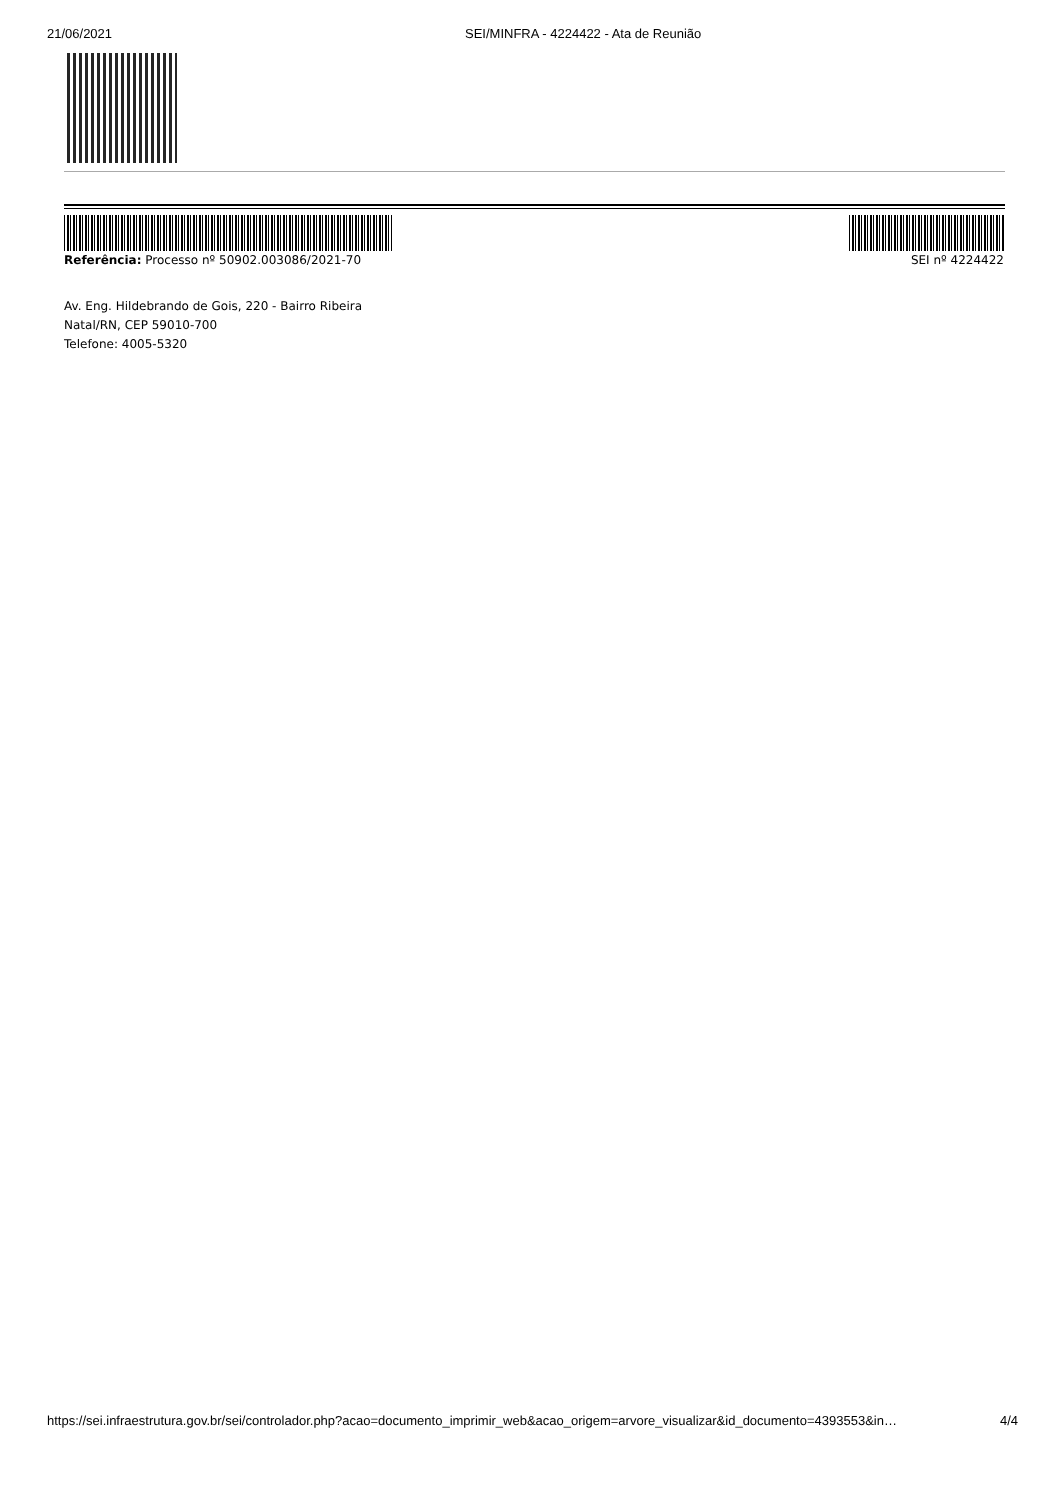21/06/2021 SEI/MINFRA - 4224422 - Ata de Reunião
Referência: Processo nº 50902.003086/2021-70 SEI nº 4224422
Av. Eng. Hildebrando de Gois, 220 - Bairro Ribeira
Natal/RN, CEP 59010-700
Telefone: 4005-5320
https://sei.infraestrutura.gov.br/sei/controlador.php?acao=documento_imprimir_web&acao_origem=arvore_visualizar&id_documento=4393553&in… 4/4